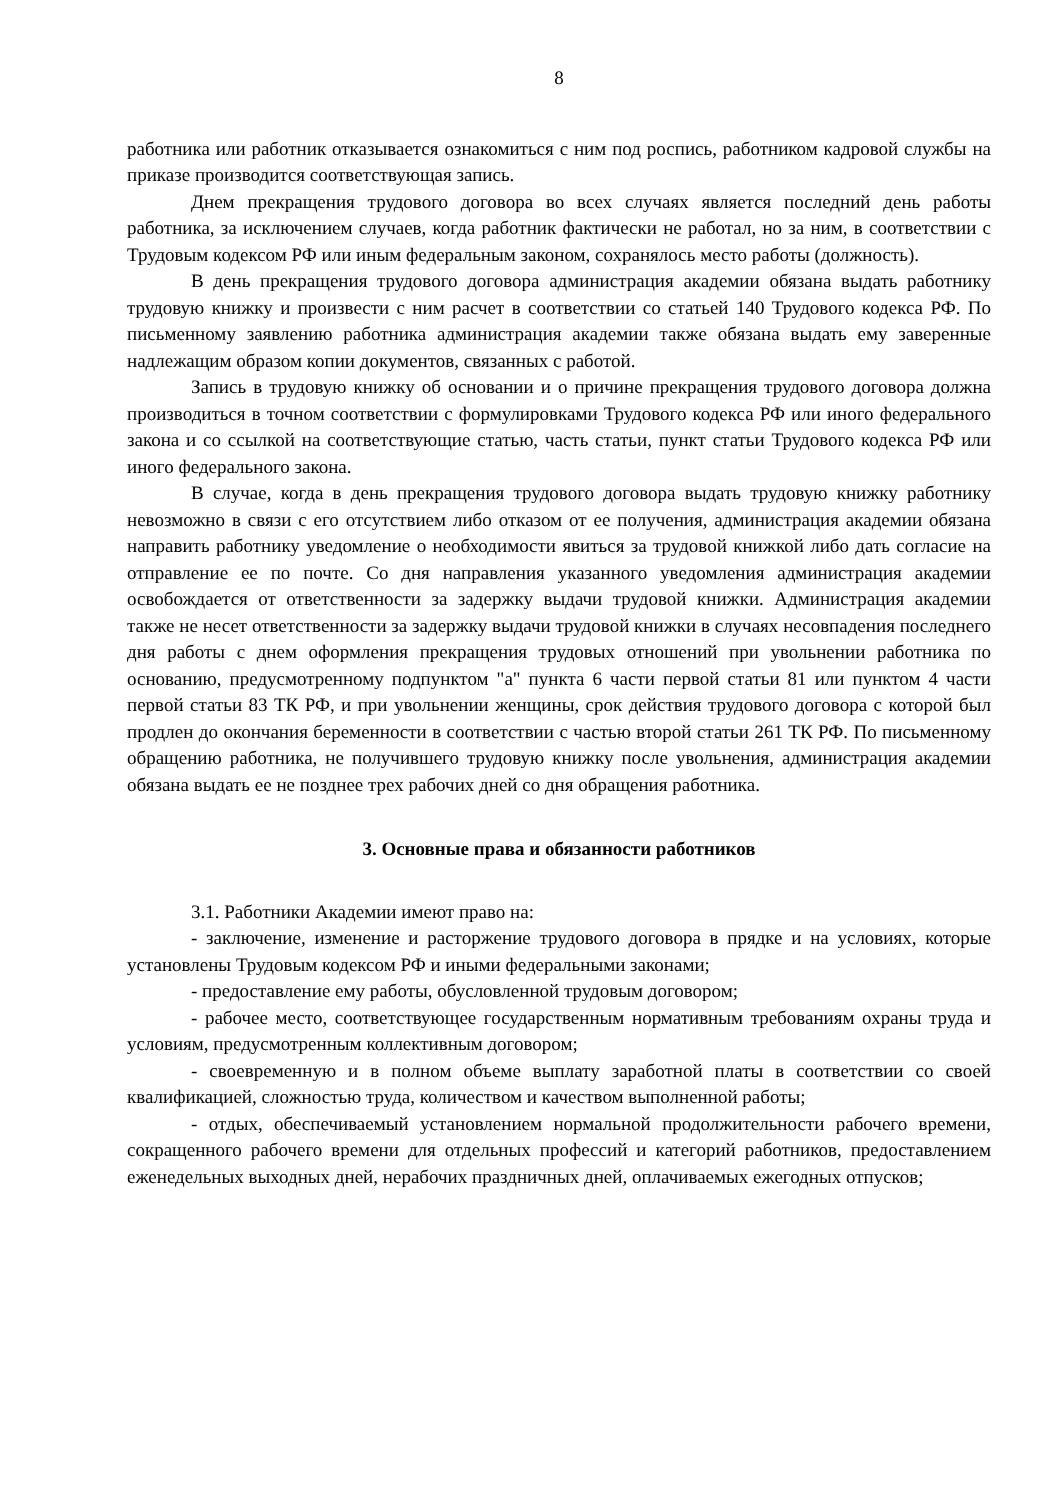8
работника или работник отказывается ознакомиться с ним под роспись, работником кадровой службы на приказе производится соответствующая запись.
Днем прекращения трудового договора во всех случаях является последний день работы работника, за исключением случаев, когда работник фактически не работал, но за ним, в соответствии с Трудовым кодексом РФ или иным федеральным законом, сохранялось место работы (должность).
В день прекращения трудового договора администрация академии обязана выдать работнику трудовую книжку и произвести с ним расчет в соответствии со статьей 140 Трудового кодекса РФ. По письменному заявлению работника администрация академии также обязана выдать ему заверенные надлежащим образом копии документов, связанных с работой.
Запись в трудовую книжку об основании и о причине прекращения трудового договора должна производиться в точном соответствии с формулировками Трудового кодекса РФ или иного федерального закона и со ссылкой на соответствующие статью, часть статьи, пункт статьи Трудового кодекса РФ или иного федерального закона.
В случае, когда в день прекращения трудового договора выдать трудовую книжку работнику невозможно в связи с его отсутствием либо отказом от ее получения, администрация академии обязана направить работнику уведомление о необходимости явиться за трудовой книжкой либо дать согласие на отправление ее по почте. Со дня направления указанного уведомления администрация академии освобождается от ответственности за задержку выдачи трудовой книжки. Администрация академии также не несет ответственности за задержку выдачи трудовой книжки в случаях несовпадения последнего дня работы с днем оформления прекращения трудовых отношений при увольнении работника по основанию, предусмотренному подпунктом "а" пункта 6 части первой статьи 81 или пунктом 4 части первой статьи 83 ТК РФ, и при увольнении женщины, срок действия трудового договора с которой был продлен до окончания беременности в соответствии с частью второй статьи 261 ТК РФ. По письменному обращению работника, не получившего трудовую книжку после увольнения, администрация академии обязана выдать ее не позднее трех рабочих дней со дня обращения работника.
3. Основные права и обязанности работников
3.1. Работники Академии имеют право на:
- заключение, изменение и расторжение трудового договора в прядке и на условиях, которые установлены Трудовым кодексом РФ и иными федеральными законами;
- предоставление ему работы, обусловленной трудовым договором;
- рабочее место, соответствующее государственным нормативным требованиям охраны труда и условиям, предусмотренным коллективным договором;
- своевременную и в полном объеме выплату заработной платы в соответствии со своей квалификацией, сложностью труда, количеством и качеством выполненной работы;
- отдых, обеспечиваемый установлением нормальной продолжительности рабочего времени, сокращенного рабочего времени для отдельных профессий и категорий работников, предоставлением еженедельных выходных дней, нерабочих праздничных дней, оплачиваемых ежегодных отпусков;